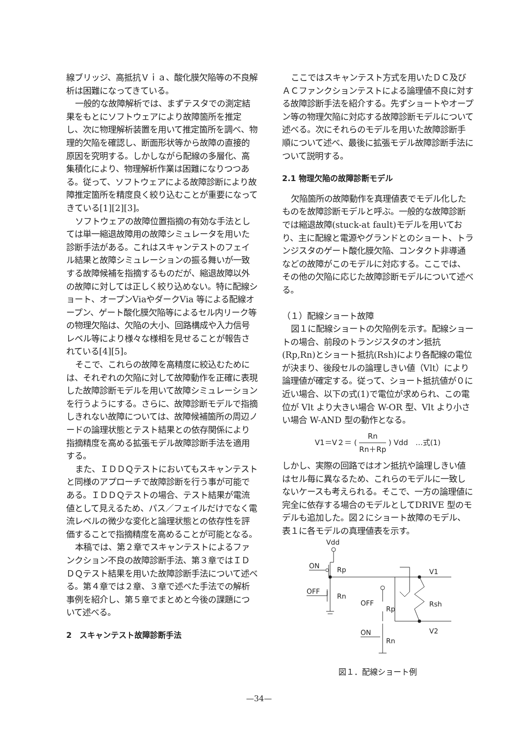線ブリッジ、高抵抗Ｖｉａ、酸化膜欠陥等の不良解析は困難になってきている。
一般的な故障解析では、まずテスタでの測定結果をもとにソフトウェアにより故障箇所を推定し、次に物理解析装置を用いて推定箇所を調べ、物理的欠陥を確認し、断面形状等から故障の直接的原因を究明する。しかしながら配線の多層化、高集積化により、物理解析作業は困難になりつつある。従って、ソフトウェアによる故障診断により故障推定箇所を精度良く絞り込むことが重要になってきている[1][2][3]。
ソフトウェアの故障位置指摘の有効な手法としては単一縮退故障用の故障シミュレータを用いた診断手法がある。これはスキャンテストのフェイル結果と故障シミュレーションの振る舞いが一致する故障候補を指摘するものだが、縮退故障以外の故障に対しては正しく絞り込めない。特に配線ショート、オープンViaやダークVia 等による配線オープン、ゲート酸化膜欠陥等によるセル内リーク等の物理欠陥は、欠陥の大小、回路構成や入力信号レベル等により様々な様相を見せることが報告されている[4][5]。
そこで、これらの故障を高精度に絞込むためには、それぞれの欠陥に対して故障動作を正確に表現した故障診断モデルを用いて故障シミュレーションを行うようにする。さらに、故障診断モデルで指摘しきれない故障については、故障候補箇所の周辺ノードの論理状態とテスト結果との依存関係により指摘精度を高める拡張モデル故障診断手法を適用する。
また、ＩＤＤＱテストにおいてもスキャンテストと同様のアプローチで故障診断を行う事が可能である。ＩＤＤＱテストの場合、テスト結果が電流値として見えるため、パス／フェイルだけでなく電流レベルの微少な変化と論理状態との依存性を評価することで指摘精度を高めることが可能となる。
本稿では、第２章でスキャンテストによるファンクション不良の故障診断手法、第３章ではＩＤＤＱテスト結果を用いた故障診断手法について述べる。第４章では２章、３章で述べた手法での解析事例を紹介し、第５章でまとめと今後の課題について述べる。
2　スキャンテスト故障診断手法
ここではスキャンテスト方式を用いたＤＣ及びＡＣファンクションテストによる論理値不良に対する故障診断手法を紹介する。先ずショートやオープン等の物理欠陥に対応する故障診断モデルについて述べる。次にそれらのモデルを用いた故障診断手順について述べ、最後に拡張モデル故障診断手法について説明する。
2.1 物理欠陥の故障診断モデル
欠陥箇所の故障動作を真理値表でモデル化したものを故障診断モデルと呼ぶ。一般的な故障診断では縮退故障(stuck-at fault)モデルを用いており、主に配線と電源やグランドとのショート、トランジスタのゲート酸化膜欠陥、コンタクト非導通などの故障がこのモデルに対応する。ここでは、その他の欠陥に応じた故障診断モデルについて述べる。
（１）配線ショート故障
図１に配線ショートの欠陥例を示す。配線ショートの場合、前段のトランジスタのオン抵抗(Rp,Rn)とショート抵抗(Rsh)により各配線の電位が決まり、後段セルの論理しきい値（Vlt）により論理値が確定する。従って、ショート抵抗値が０に近い場合、以下の式(1)で電位が求められ、この電位が Vlt より大きい場合 W-OR 型、Vlt より小さい場合 W-AND 型の動作となる。
V1＝V２＝ ( Rn Rn＋Rp ) Vdd　…式(1)
しかし、実際の回路ではオン抵抗や論理しきい値はセル毎に異なるため、これらのモデルに一致しないケースも考えられる。そこで、一方の論理値に完全に依存する場合のモデルとしてDRIVE 型のモデルも追加した。図２にショート故障のモデル、表１に各モデルの真理値表を示す。
Vdd
ON
Rp
OFF
Rn
Rsh
V1
V2
OFF
Rp
ON
Rn
図１．配線ショート例
—34—